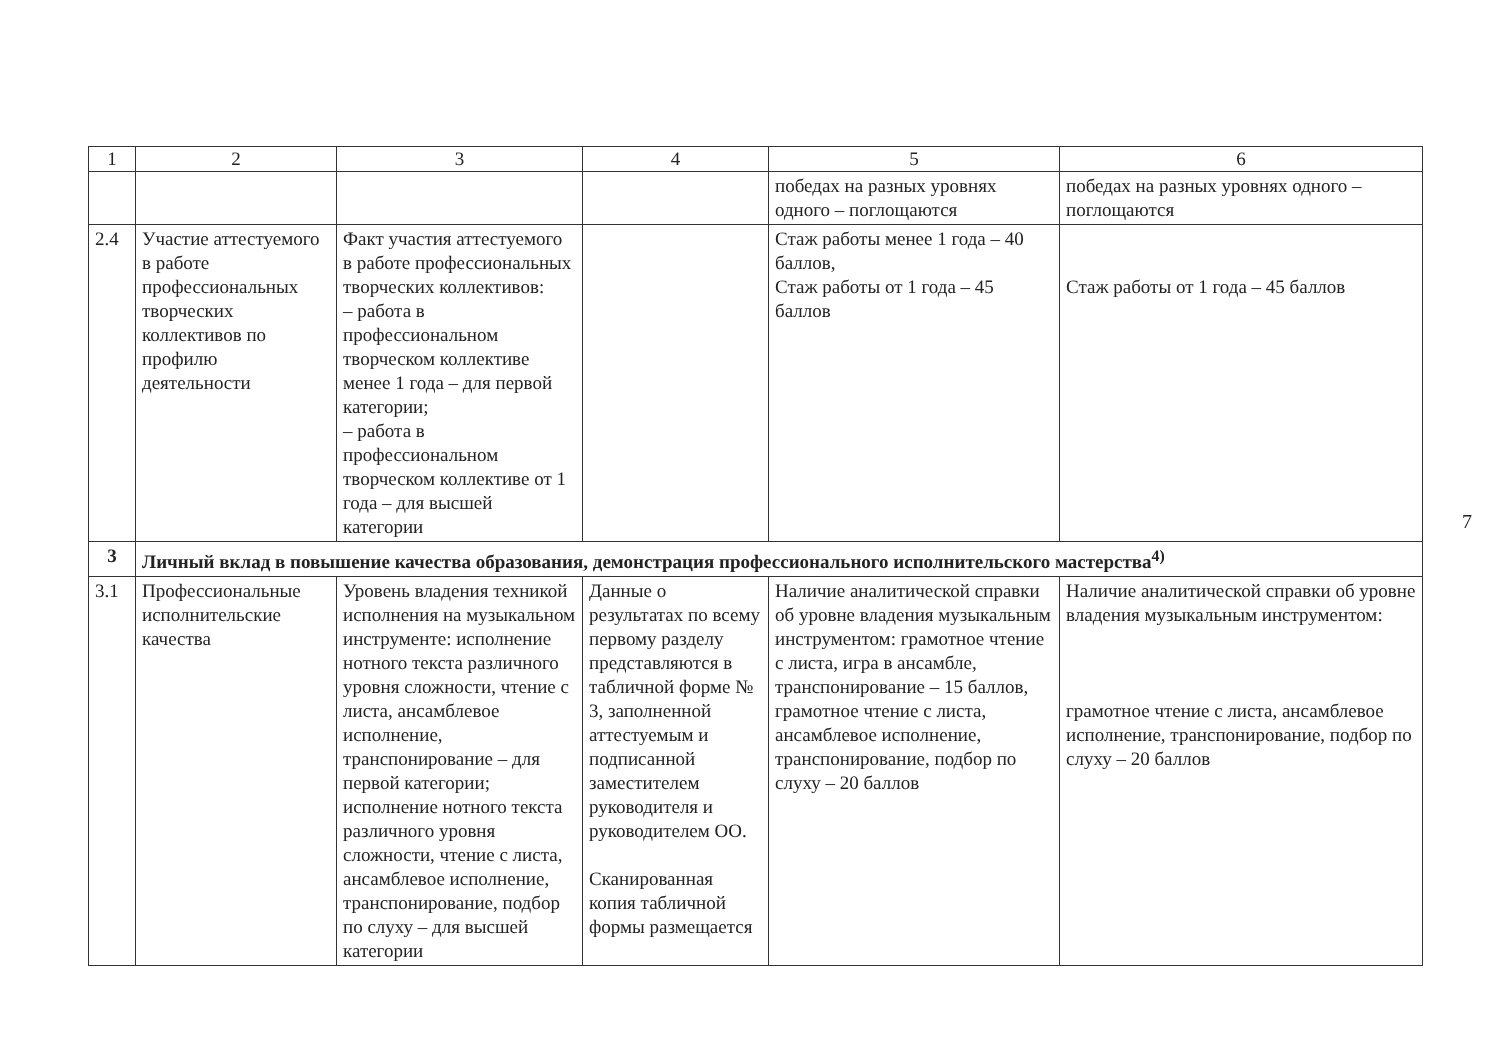| 1 | 2 | 3 | 4 | 5 | 6 |
| --- | --- | --- | --- | --- | --- |
| | | | | победах на разных уровнях одного – поглощаются | победах на разных уровнях одного – поглощаются |
| 2.4 | Участие аттестуемого в работе профессиональных творческих коллективов по профилю деятельности | Факт участия аттестуемого в работе профессиональных творческих коллективов: – работа в профессиональном творческом коллективе менее 1 года – для первой категории; – работа в профессиональном творческом коллективе от 1 года – для высшей категории | | Стаж работы менее 1 года – 40 баллов, Стаж работы от 1 года – 45 баллов | Стаж работы от 1 года – 45 баллов |
| 3 | Личный вклад в повышение качества образования, демонстрация профессионального исполнительского мастерства<sup>4)</sup> | | | | |
| 3.1 | Профессиональные исполнительские качества | Уровень владения техникой исполнения на музыкальном инструменте: исполнение нотного текста различного уровня сложности, чтение с листа, ансамблевое исполнение, транспонирование – для первой категории; исполнение нотного текста различного уровня сложности, чтение с листа, ансамблевое исполнение, транспонирование, подбор по слуху – для высшей категории | Данные о результатах по всему первому разделу представляются в табличной форме № 3, заполненной аттестуемым и подписанной заместителем руководителя и руководителем ОО. Сканированная копия табличной формы размещается | Наличие аналитической справки об уровне владения музыкальным инструментом: грамотное чтение с листа, игра в ансамбле, транспонирование – 15 баллов, грамотное чтение с листа, ансамблевое исполнение, транспонирование, подбор по слуху – 20 баллов | Наличие аналитической справки об уровне владения музыкальным инструментом: грамотное чтение с листа, ансамблевое исполнение, транспонирование, подбор по слуху – 20 баллов |
7